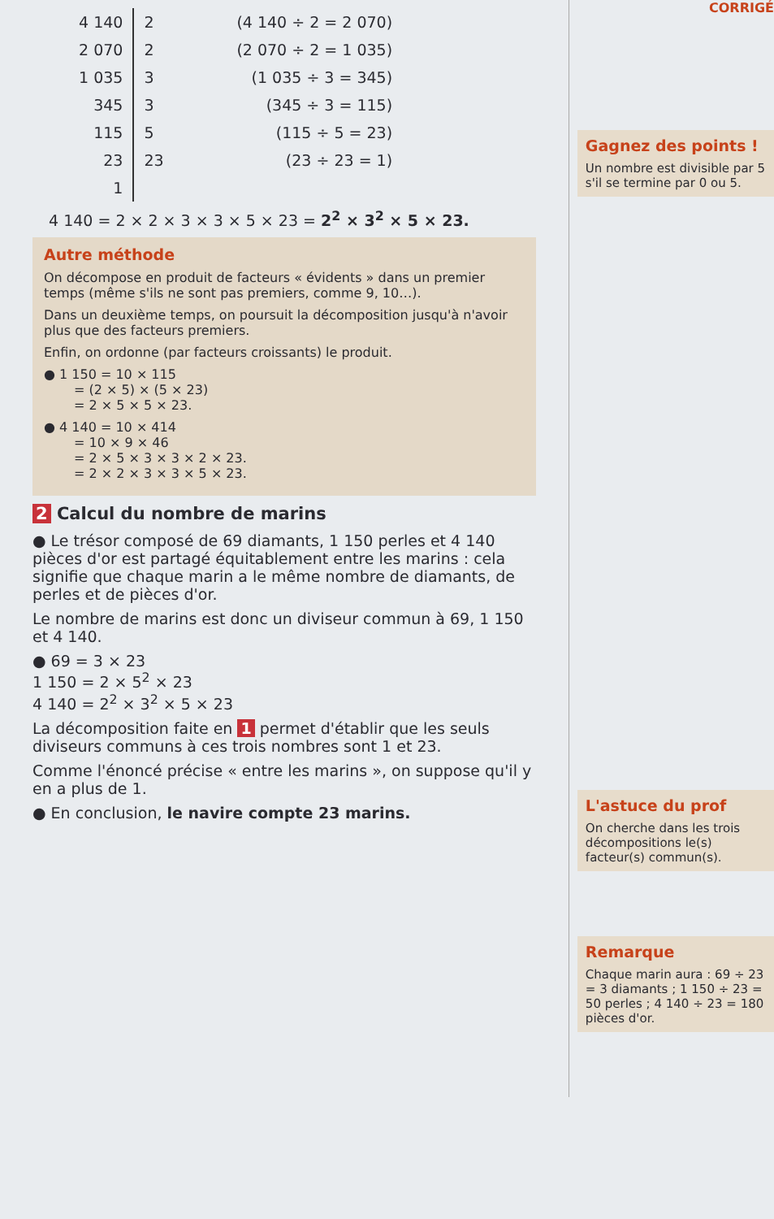CORRIGÉ
| 4 140 | 2 | (4 140 ÷ 2 = 2 070) |
| 2 070 | 2 | (2 070 ÷ 2 = 1 035) |
| 1 035 | 3 | (1 035 ÷ 3 = 345) |
| 345 | 3 | (345 ÷ 3 = 115) |
| 115 | 5 | (115 ÷ 5 = 23) |
| 23 | 23 | (23 ÷ 23 = 1) |
| 1 | | |
4 140 = 2 × 2 × 3 × 3 × 5 × 23 = 2<sup>2</sup> × 3<sup>2</sup> × 5 × 23.
Autre méthode
On décompose en produit de facteurs « évidents » dans un premier temps (même s'ils ne sont pas premiers, comme 9, 10…).
Dans un deuxième temps, on poursuit la décomposition jusqu'à n'avoir plus que des facteurs premiers.
Enfin, on ordonne (par facteurs croissants) le produit.
● 1 150 = 10 × 115
   = (2 × 5) × (5 × 23)
   = 2 × 5 × 5 × 23.
● 4 140 = 10 × 414
   = 10 × 9 × 46
   = 2 × 5 × 3 × 3 × 2 × 23.
   = 2 × 2 × 3 × 3 × 5 × 23.
2 Calcul du nombre de marins
● Le trésor composé de 69 diamants, 1 150 perles et 4 140 pièces d'or est partagé équitablement entre les marins : cela signifie que chaque marin a le même nombre de diamants, de perles et de pièces d'or.
Le nombre de marins est donc un diviseur commun à 69, 1 150 et 4 140.
● 69 = 3 × 23
1 150 = 2 × 5<sup>2</sup> × 23
4 140 = 2<sup>2</sup> × 3<sup>2</sup> × 5 × 23
La décomposition faite en 1 permet d'établir que les seuls diviseurs communs à ces trois nombres sont 1 et 23.
Comme l'énoncé précise « entre les marins », on suppose qu'il y en a plus de 1.
● En conclusion, le navire compte 23 marins.
Gagnez des points !
Un nombre est divisible par 5 s'il se termine par 0 ou 5.
L'astuce du prof
On cherche dans les trois décompositions le(s) facteur(s) commun(s).
Remarque
Chaque marin aura : 69 ÷ 23 = 3 diamants ; 1 150 ÷ 23 = 50 perles ; 4 140 ÷ 23 = 180 pièces d'or.